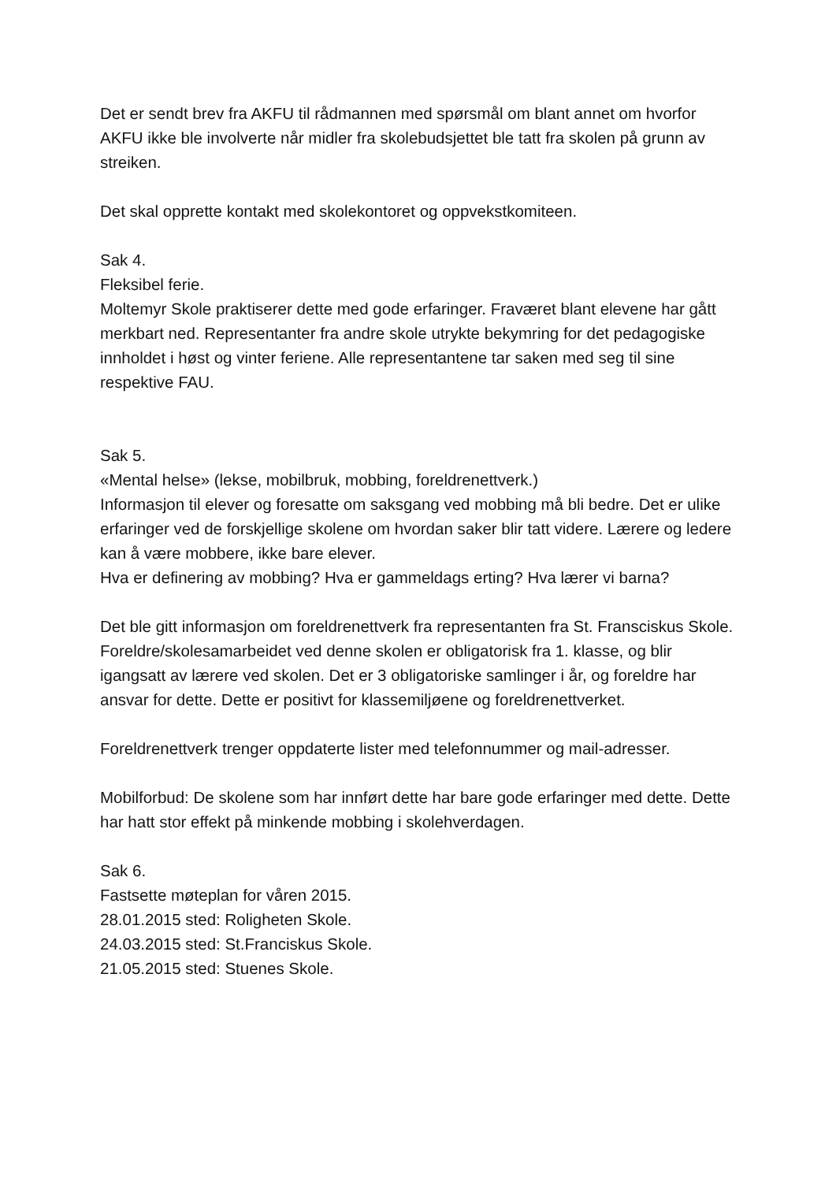Det er sendt brev fra AKFU til rådmannen med spørsmål om blant annet om hvorfor AKFU ikke ble involverte når midler fra skolebudsjettet ble tatt fra skolen på grunn av streiken.
Det skal opprette kontakt med skolekontoret og oppvekstkomiteen.
Sak 4.
Fleksibel ferie.
Moltemyr Skole praktiserer dette med gode erfaringer. Fraværet blant elevene har gått merkbart ned. Representanter fra andre skole utrykte bekymring for det pedagogiske innholdet i høst og vinter feriene. Alle representantene tar saken med seg til sine respektive FAU.
Sak 5.
«Mental helse» (lekse, mobilbruk, mobbing, foreldrenettverk.)
Informasjon til elever og foresatte om saksgang ved mobbing må bli bedre. Det er ulike erfaringer ved de forskjellige skolene om hvordan saker blir tatt videre. Lærere og ledere kan å være mobbere, ikke bare elever.
Hva er definering av mobbing? Hva er gammeldags erting? Hva lærer vi barna?
Det ble gitt informasjon om foreldrenettverk fra representanten fra St. Fransciskus Skole. Foreldre/skolesamarbeidet ved denne skolen er obligatorisk fra 1. klasse, og blir igangsatt av lærere ved skolen. Det er 3 obligatoriske samlinger i år, og foreldre har ansvar for dette. Dette er positivt for klassemiljøene og foreldrenettverket.
Foreldrenettverk trenger oppdaterte lister med telefonnummer og mail-adresser.
Mobilforbud: De skolene som har innført dette har bare gode erfaringer med dette. Dette har hatt stor effekt på minkende mobbing i skolehverdagen.
Sak 6.
Fastsette møteplan for våren 2015.
28.01.2015 sted: Roligheten Skole.
24.03.2015 sted: St.Franciskus Skole.
21.05.2015 sted: Stuenes Skole.